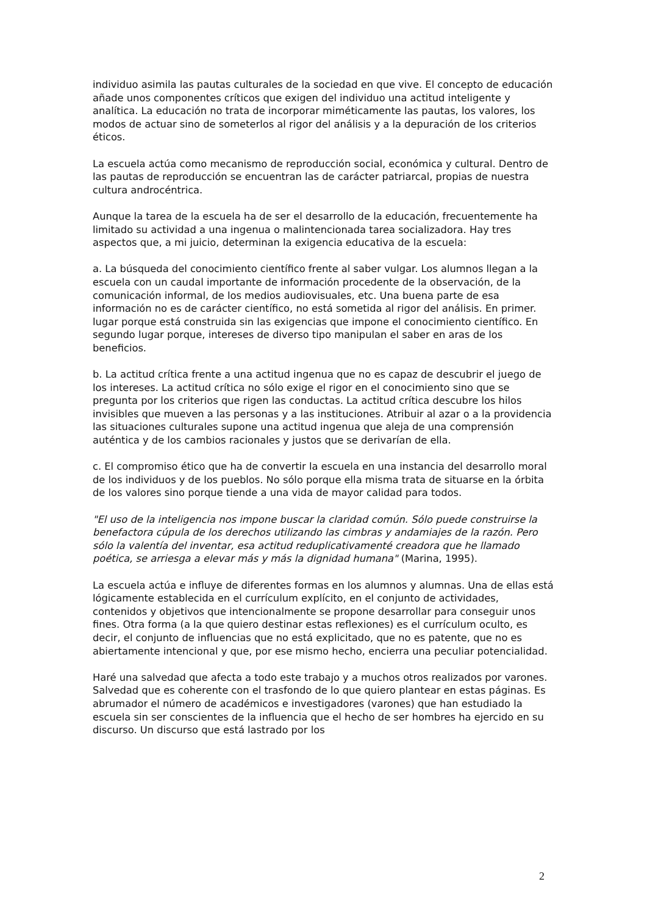individuo asimila las pautas culturales de la sociedad en que vive. El concepto de educación añade unos componentes críticos que exigen del individuo una actitud inteligente y analítica. La educación no trata de incorporar miméticamente las pautas, los valores, los modos de actuar sino de someterlos al rigor del análisis y a la depuración de los criterios éticos.
La escuela actúa como mecanismo de reproducción social, económica y cultural. Dentro de las pautas de reproducción se encuentran las de carácter patriarcal, propias de nuestra cultura androcéntrica.
Aunque la tarea de la escuela ha de ser el desarrollo de la educación, frecuentemente ha limitado su actividad a una ingenua o malintencionada tarea socializadora. Hay tres aspectos que, a mi juicio, determinan la exigencia educativa de la escuela:
a. La búsqueda del conocimiento científico frente al saber vulgar. Los alumnos llegan a la escuela con un caudal importante de información procedente de la observación, de la comunicación informal, de los medios audiovisuales, etc. Una buena parte de esa información no es de carácter científico, no está sometida al rigor del análisis. En primer. lugar porque está construida sin las exigencias que impone el conocimiento científico. En segundo lugar porque, intereses de diverso tipo manipulan el saber en aras de los beneficios.
b. La actitud crítica frente a una actitud ingenua que no es capaz de descubrir el juego de los intereses. La actitud crítica no sólo exige el rigor en el conocimiento sino que se pregunta por los criterios que rigen las conductas. La actitud crítica descubre los hilos invisibles que mueven a las personas y a las instituciones. Atribuir al azar o a la providencia las situaciones culturales supone una actitud ingenua que aleja de una comprensión auténtica y de los cambios racionales y justos que se derivarían de ella.
c. El compromiso ético que ha de convertir la escuela en una instancia del desarrollo moral de los individuos y de los pueblos. No sólo porque ella misma trata de situarse en la órbita de los valores sino porque tiende a una vida de mayor calidad para todos.
"El uso de la inteligencia nos impone buscar la claridad común. Sólo puede construirse la benefactora cúpula de los derechos utilizando las cimbras y andamiajes de la razón. Pero sólo la valentía del inventar, esa actitud reduplicativamenté creadora que he llamado poética, se arriesga a elevar más y más la dignidad humana" (Marina, 1995).
La escuela actúa e influye de diferentes formas en los alumnos y alumnas. Una de ellas está lógicamente establecida en el currículum explícito, en el conjunto de actividades, contenidos y objetivos que intencionalmente se propone desarrollar para conseguir unos fines. Otra forma (a la que quiero destinar estas reflexiones) es el currículum oculto, es decir, el conjunto de influencias que no está explicitado, que no es patente, que no es abiertamente intencional y que, por ese mismo hecho, encierra una peculiar potencialidad.
Haré una salvedad que afecta a todo este trabajo y a muchos otros realizados por varones. Salvedad que es coherente con el trasfondo de lo que quiero plantear en estas páginas. Es abrumador el número de académicos e investigadores (varones) que han estudiado la escuela sin ser conscientes de la influencia que el hecho de ser hombres ha ejercido en su discurso. Un discurso que está lastrado por los
2